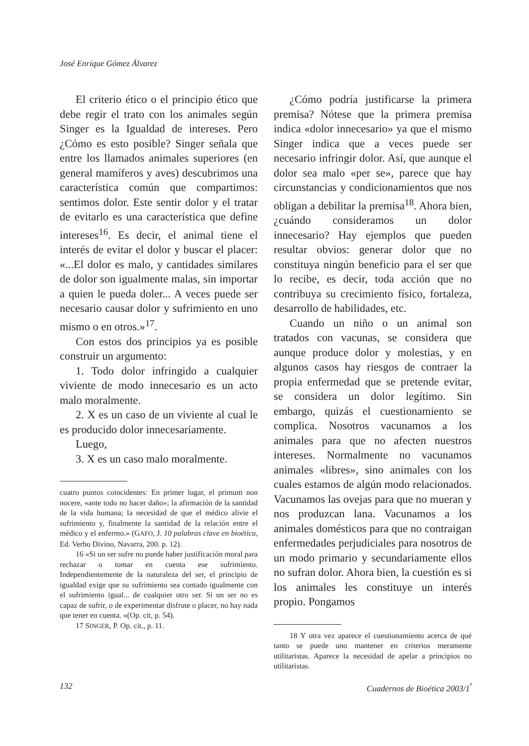José Enrique Gómez Álvarez
El criterio ético o el principio ético que debe regir el trato con los animales según Singer es la Igualdad de intereses. Pero ¿Cómo es esto posible? Singer señala que entre los llamados animales superiores (en general mamíferos y aves) descubrimos una característica común que compartimos: sentimos dolor. Este sentir dolor y el tratar de evitarlo es una característica que define intereses<sup>16</sup>. Es decir, el animal tiene el interés de evitar el dolor y buscar el placer: «...El dolor es malo, y cantidades similares de dolor son igualmente malas, sin importar a quien le pueda doler... A veces puede ser necesario causar dolor y sufrimiento en uno mismo o en otros.»<sup>17</sup>.
Con estos dos principios ya es posible construir un argumento:
1. Todo dolor infringido a cualquier viviente de modo innecesario es un acto malo moralmente.
2. X es un caso de un viviente al cual le es producido dolor innecesariamente.
Luego,
3. X es un caso malo moralmente.
cuatro puntos coincidentes: En primer lugar, el primum non nocere, «ante todo no hacer daño»; la afirmación de la santidad de la vida humana; la necesidad de que el médico alivie el sufrimiento y, finalmente la santidad de la relación entre el médico y el enfermo.» (GAFO, J. 10 palabras clave en bioética, Ed. Verbo Divino, Navarra, 200. p. 12).
16 «Si un ser sufre no puede haber justificación moral para rechazar o tomar en cuenta ese sufrimiento. Independientemente de la naturaleza del ser, el principio de igualdad exige que su sufrimiento sea contado igualmente con el sufrimiento igual... de cualquier otro ser. Si un ser no es capaz de sufrir, o de experimentar disfrute o placer, no hay nada que tener en cuenta. «(Op. cit, p. 54).
17 SINGER, P. Op. cit., p. 11.
¿Cómo podría justificarse la primera premisa? Nótese que la primera premisa indica «dolor innecesario» ya que el mismo Singer indica que a veces puede ser necesario infringir dolor. Así, que aunque el dolor sea malo «per se», parece que hay circunstancias y condicionamientos que nos obligan a debilitar la premisa<sup>18</sup>. Ahora bien, ¿cuándo consideramos un dolor innecesario? Hay ejemplos que pueden resultar obvios: generar dolor que no constituya ningún beneficio para el ser que lo recibe, es decir, toda acción que no contribuya su crecimiento físico, fortaleza, desarrollo de habilidades, etc.
Cuando un niño o un animal son tratados con vacunas, se considera que aunque produce dolor y molestias, y en algunos casos hay riesgos de contraer la propia enfermedad que se pretende evitar, se considera un dolor legítimo. Sin embargo, quizás el cuestionamiento se complica. Nosotros vacunamos a los animales para que no afecten nuestros intereses. Normalmente no vacunamos animales «libres», sino animales con los cuales estamos de algún modo relacionados. Vacunamos las ovejas para que no mueran y nos produzcan lana. Vacunamos a los animales domésticos para que no contraigan enfermedades perjudiciales para nosotros de un modo primario y secundariamente ellos no sufran dolor. Ahora bien, la cuestión es si los animales les constituye un interés propio. Pongamos
18 Y otra vez aparece el cuestionamiento acerca de qué tanto se puede uno mantener en criterios meramente utilitaristas. Aparece la necesidad de apelar a principios no utilitaristas.
132 Cuadernos de Bioética 2003/1<sup>ª</sup>